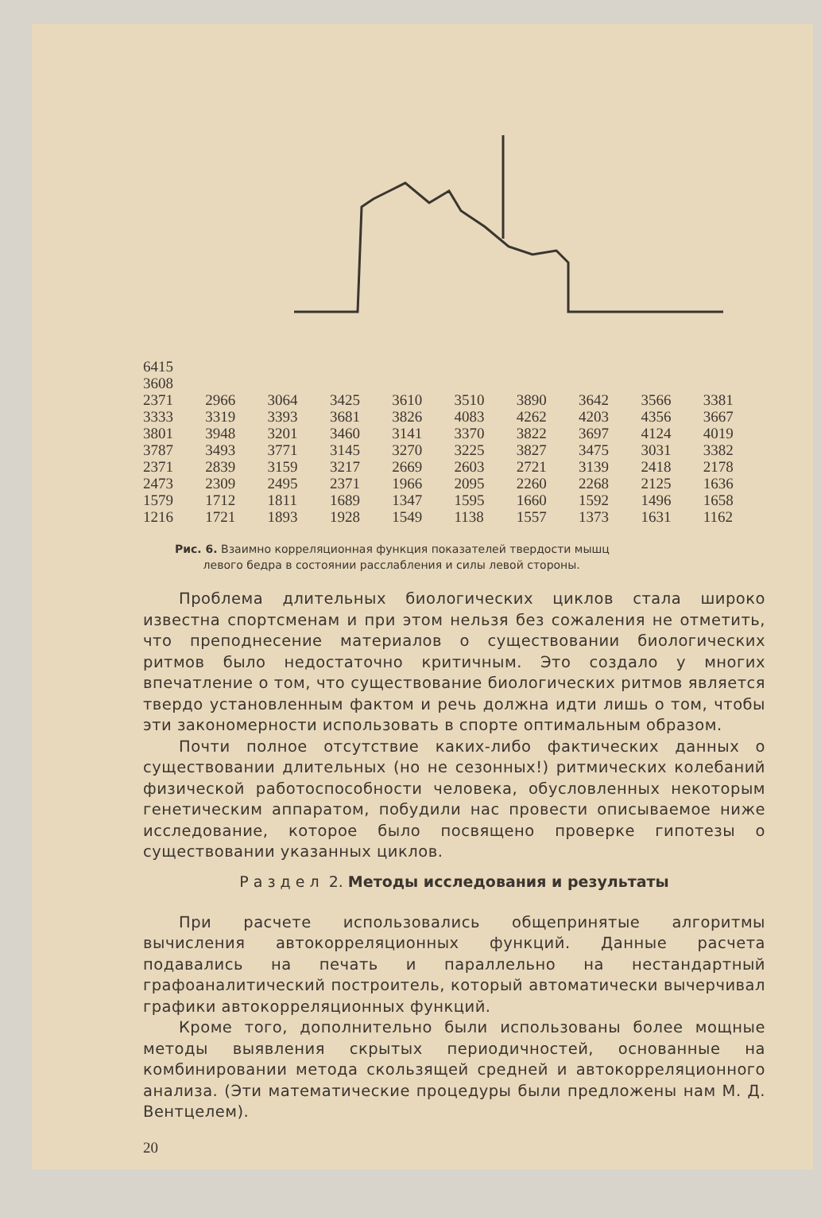| 6415 | | | | | | | | | |
| 3608 | | | | | | | | | |
| 2371 | 2966 | 3064 | 3425 | 3610 | 3510 | 3890 | 3642 | 3566 | 3381 |
| 3333 | 3319 | 3393 | 3681 | 3826 | 4083 | 4262 | 4203 | 4356 | 3667 |
| 3801 | 3948 | 3201 | 3460 | 3141 | 3370 | 3822 | 3697 | 4124 | 4019 |
| 3787 | 3493 | 3771 | 3145 | 3270 | 3225 | 3827 | 3475 | 3031 | 3382 |
| 2371 | 2839 | 3159 | 3217 | 2669 | 2603 | 2721 | 3139 | 2418 | 2178 |
| 2473 | 2309 | 2495 | 2371 | 1966 | 2095 | 2260 | 2268 | 2125 | 1636 |
| 1579 | 1712 | 1811 | 1689 | 1347 | 1595 | 1660 | 1592 | 1496 | 1658 |
| 1216 | 1721 | 1893 | 1928 | 1549 | 1138 | 1557 | 1373 | 1631 | 1162 |
Рис. 6. Взаимно корреляционная функция показателей твердости мышц
левого бедра в состоянии расслабления и силы левой стороны.
Проблема длительных биологических циклов стала широко известна спортсменам и при этом нельзя без сожаления не отметить, что преподнесение материалов о существовании биологических ритмов было недостаточно критичным. Это создало у многих впечатление о том, что существование биологических ритмов является твердо установленным фактом и речь должна идти лишь о том, чтобы эти закономерности использовать в спорте оптимальным образом.
Почти полное отсутствие каких-либо фактических данных о существовании длительных (но не сезонных!) ритмических колебаний физической работоспособности человека, обусловленных некоторым генетическим аппаратом, побудили нас провести описываемое ниже исследование, которое было посвящено проверке гипотезы о существовании указанных циклов.
Р а з д е л 2. Методы исследования и результаты
При расчете использовались общепринятые алгоритмы вычисления автокорреляционных функций. Данные расчета подавались на печать и параллельно на нестандартный графоаналитический построитель, который автоматически вычерчивал графики автокорреляционных функций.
Кроме того, дополнительно были использованы более мощные методы выявления скрытых периодичностей, основанные на комбинировании метода скользящей средней и автокорреляционного анализа. (Эти математические процедуры были предложены нам М. Д. Вентцелем).
20